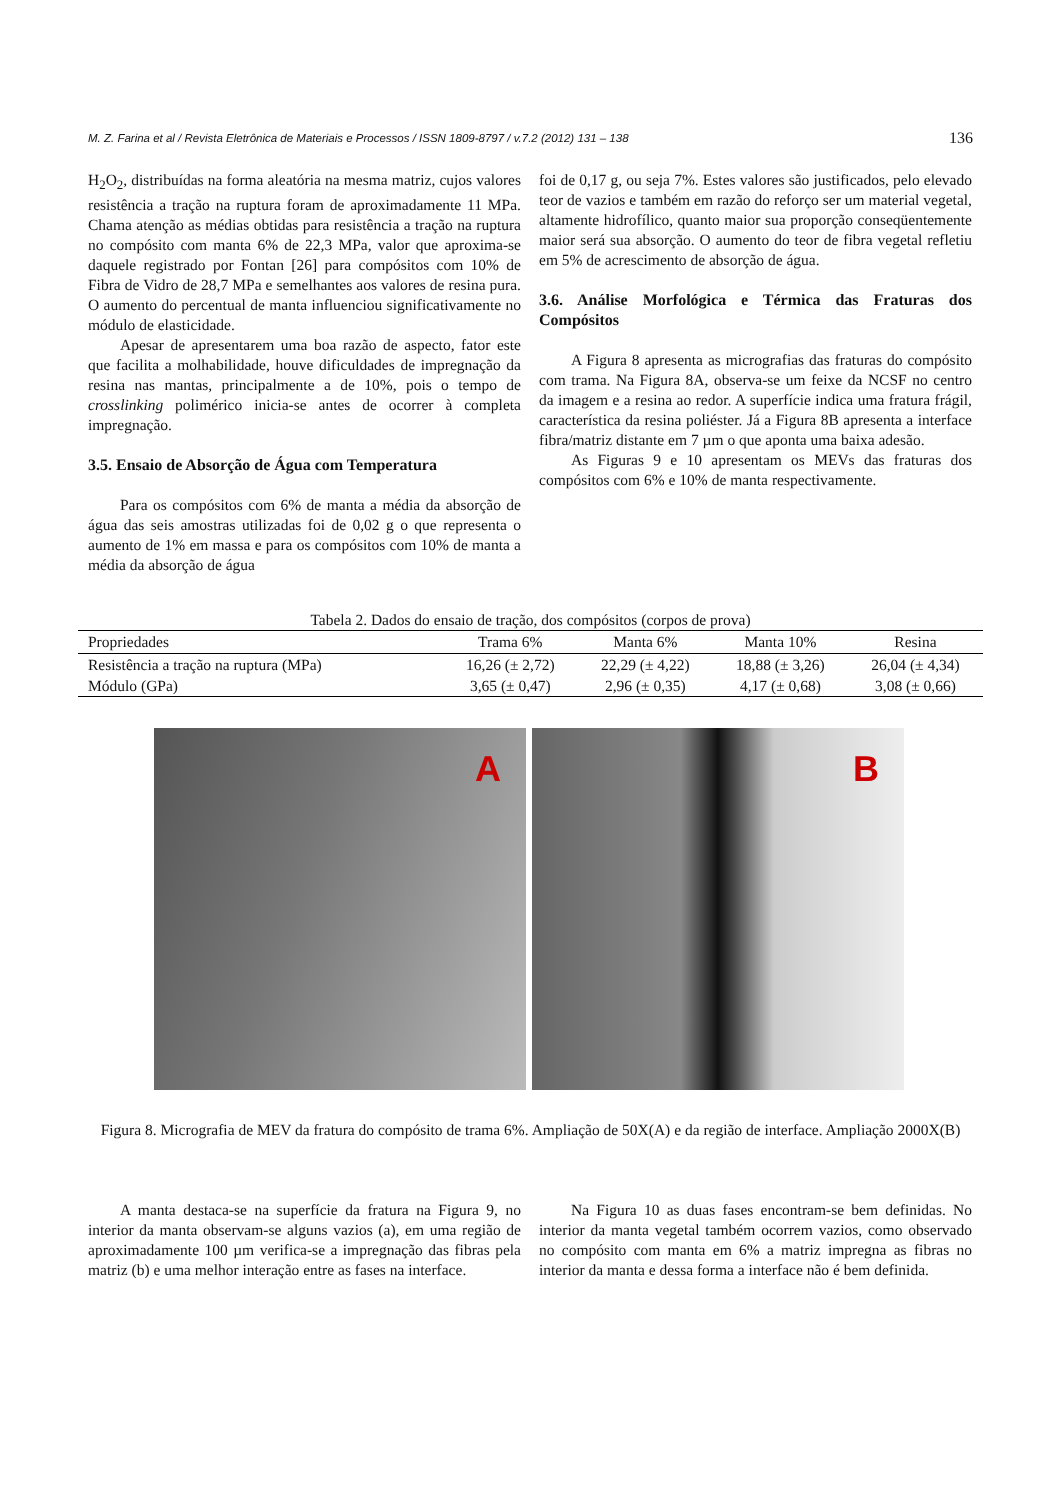M. Z. Farina et al / Revista Eletrônica de Materiais e Processos / ISSN 1809-8797 / v.7.2 (2012) 131 – 138 136
H<sub>2</sub>O<sub>2</sub>, distribuídas na forma aleatória na mesma matriz, cujos valores resistência a tração na ruptura foram de aproximadamente 11 MPa. Chama atenção as médias obtidas para resistência a tração na ruptura no compósito com manta 6% de 22,3 MPa, valor que aproxima-se daquele registrado por Fontan [26] para compósitos com 10% de Fibra de Vidro de 28,7 MPa e semelhantes aos valores de resina pura. O aumento do percentual de manta influenciou significativamente no módulo de elasticidade.
Apesar de apresentarem uma boa razão de aspecto, fator este que facilita a molhabilidade, houve dificuldades de impregnação da resina nas mantas, principalmente a de 10%, pois o tempo de crosslinking polimérico inicia-se antes de ocorrer à completa impregnação.
3.5. Ensaio de Absorção de Água com Temperatura
Para os compósitos com 6% de manta a média da absorção de água das seis amostras utilizadas foi de 0,02 g o que representa o aumento de 1% em massa e para os compósitos com 10% de manta a média da absorção de água
foi de 0,17 g, ou seja 7%. Estes valores são justificados, pelo elevado teor de vazios e também em razão do reforço ser um material vegetal, altamente hidrofílico, quanto maior sua proporção conseqüentemente maior será sua absorção. O aumento do teor de fibra vegetal refletiu em 5% de acrescimento de absorção de água.
3.6. Análise Morfológica e Térmica das Fraturas dos Compósitos
A Figura 8 apresenta as micrografias das fraturas do compósito com trama. Na Figura 8A, observa-se um feixe da NCSF no centro da imagem e a resina ao redor. A superfície indica uma fratura frágil, característica da resina poliéster. Já a Figura 8B apresenta a interface fibra/matriz distante em 7 µm o que aponta uma baixa adesão.
As Figuras 9 e 10 apresentam os MEVs das fraturas dos compósitos com 6% e 10% de manta respectivamente.
Tabela 2. Dados do ensaio de tração, dos compósitos (corpos de prova)
| Propriedades | Trama 6% | Manta 6% | Manta 10% | Resina |
| --- | --- | --- | --- | --- |
| Resistência a tração na ruptura (MPa) | 16,26 (± 2,72) | 22,29 (± 4,22) | 18,88 (± 3,26) | 26,04 (± 4,34) |
| Módulo (GPa) | 3,65 (± 0,47) | 2,96 (± 0,35) | 4,17 (± 0,68) | 3,08 (± 0,66) |
A
B
Figura 8. Micrografia de MEV da fratura do compósito de trama 6%. Ampliação de 50X(A) e da região de interface. Ampliação 2000X(B)
A manta destaca-se na superfície da fratura na Figura 9, no interior da manta observam-se alguns vazios (a), em uma região de aproximadamente 100 µm verifica-se a impregnação das fibras pela matriz (b) e uma melhor interação entre as fases na interface.
Na Figura 10 as duas fases encontram-se bem definidas. No interior da manta vegetal também ocorrem vazios, como observado no compósito com manta em 6% a matriz impregna as fibras no interior da manta e dessa forma a interface não é bem definida.